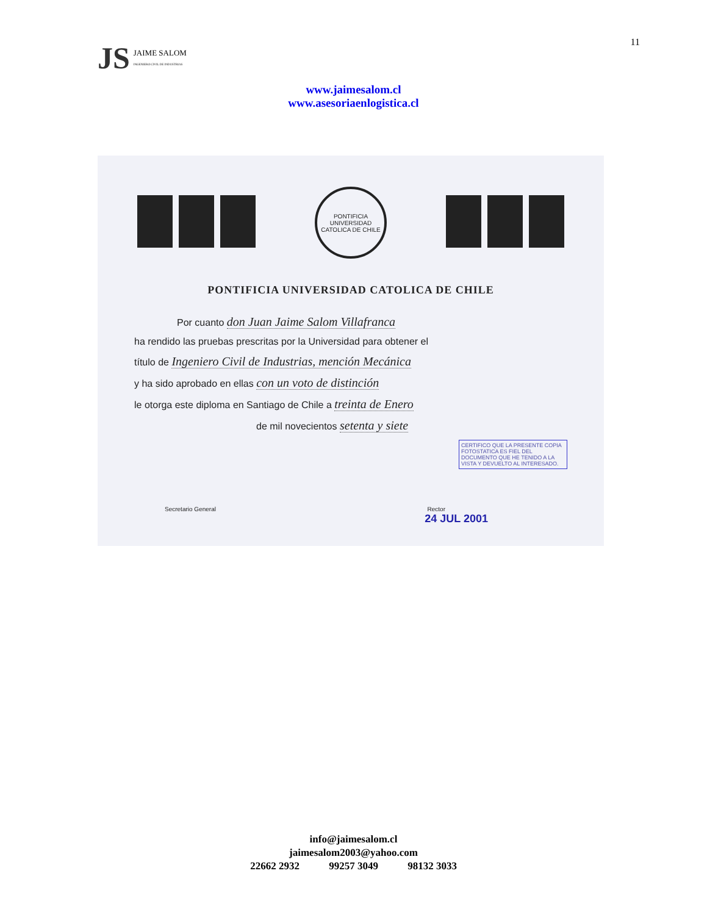JS JAIME SALOM
INGENIERO CIVIL DE INDUSTRIAS
11
www.jaimesalom.cl
www.asesoriaenlogistica.cl
PONTIFICIA UNIVERSIDAD CATOLICA DE CHILE
PONTIFICIA UNIVERSIDAD CATOLICA DE CHILE
Por cuanto don Juan Jaime Salom Villafranca
ha rendido las pruebas prescritas por la Universidad para obtener el
título de Ingeniero Civil de Industrias, mención Mecánica
y ha sido aprobado en ellas con un voto de distinción
le otorga este diploma en Santiago de Chile a treinta de Enero
de mil novecientos setenta y siete
CERTIFICO QUE LA PRESENTE COPIA FOTOSTATICA ES FIEL DEL DOCUMENTO QUE HE TENIDO A LA VISTA Y DEVUELTO AL INTERESADO.
Secretario General Rector
24 JUL 2001
info@jaimesalom.cl
jaimesalom2003@yahoo.com
22662 2932 99257 3049 98132 3033